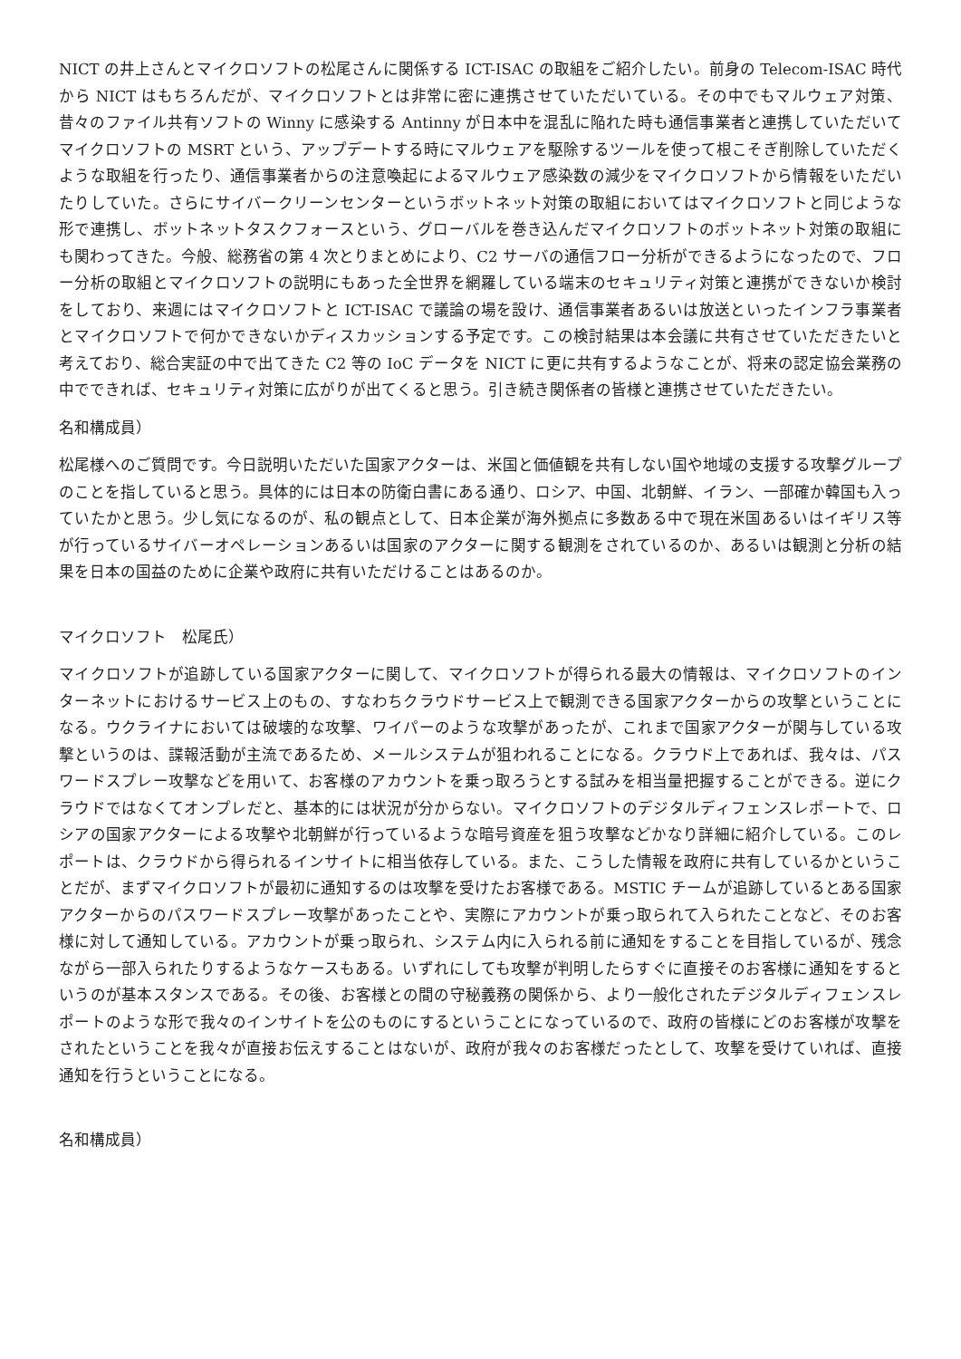NICT の井上さんとマイクロソフトの松尾さんに関係する ICT-ISAC の取組をご紹介したい。前身の Telecom-ISAC 時代から NICT はもちろんだが、マイクロソフトとは非常に密に連携させていただいている。その中でもマルウェア対策、昔々のファイル共有ソフトの Winny に感染する Antinny が日本中を混乱に陥れた時も通信事業者と連携していただいてマイクロソフトの MSRT という、アップデートする時にマルウェアを駆除するツールを使って根こそぎ削除していただくような取組を行ったり、通信事業者からの注意喚起によるマルウェア感染数の減少をマイクロソフトから情報をいただいたりしていた。さらにサイバークリーンセンターというボットネット対策の取組においてはマイクロソフトと同じような形で連携し、ボットネットタスクフォースという、グローバルを巻き込んだマイクロソフトのボットネット対策の取組にも関わってきた。今般、総務省の第 4 次とりまとめにより、C2 サーバの通信フロー分析ができるようになったので、フロー分析の取組とマイクロソフトの説明にもあった全世界を網羅している端末のセキュリティ対策と連携ができないか検討をしており、来週にはマイクロソフトと ICT-ISAC で議論の場を設け、通信事業者あるいは放送といったインフラ事業者とマイクロソフトで何かできないかディスカッションする予定です。この検討結果は本会議に共有させていただきたいと考えており、総合実証の中で出てきた C2 等の IoC データを NICT に更に共有するようなことが、将来の認定協会業務の中でできれば、セキュリティ対策に広がりが出てくると思う。引き続き関係者の皆様と連携させていただきたい。
名和構成員）
松尾様へのご質問です。今日説明いただいた国家アクターは、米国と価値観を共有しない国や地域の支援する攻撃グループのことを指していると思う。具体的には日本の防衛白書にある通り、ロシア、中国、北朝鮮、イラン、一部確か韓国も入っていたかと思う。少し気になるのが、私の観点として、日本企業が海外拠点に多数ある中で現在米国あるいはイギリス等が行っているサイバーオペレーションあるいは国家のアクターに関する観測をされているのか、あるいは観測と分析の結果を日本の国益のために企業や政府に共有いただけることはあるのか。
マイクロソフト　松尾氏）
マイクロソフトが追跡している国家アクターに関して、マイクロソフトが得られる最大の情報は、マイクロソフトのインターネットにおけるサービス上のもの、すなわちクラウドサービス上で観測できる国家アクターからの攻撃ということになる。ウクライナにおいては破壊的な攻撃、ワイパーのような攻撃があったが、これまで国家アクターが関与している攻撃というのは、諜報活動が主流であるため、メールシステムが狙われることになる。クラウド上であれば、我々は、パスワードスプレー攻撃などを用いて、お客様のアカウントを乗っ取ろうとする試みを相当量把握することができる。逆にクラウドではなくてオンプレだと、基本的には状況が分からない。マイクロソフトのデジタルディフェンスレポートで、ロシアの国家アクターによる攻撃や北朝鮮が行っているような暗号資産を狙う攻撃などかなり詳細に紹介している。このレポートは、クラウドから得られるインサイトに相当依存している。また、こうした情報を政府に共有しているかということだが、まずマイクロソフトが最初に通知するのは攻撃を受けたお客様である。MSTIC チームが追跡しているとある国家アクターからのパスワードスプレー攻撃があったことや、実際にアカウントが乗っ取られて入られたことなど、そのお客様に対して通知している。アカウントが乗っ取られ、システム内に入られる前に通知をすることを目指しているが、残念ながら一部入られたりするようなケースもある。いずれにしても攻撃が判明したらすぐに直接そのお客様に通知をするというのが基本スタンスである。その後、お客様との間の守秘義務の関係から、より一般化されたデジタルディフェンスレポートのような形で我々のインサイトを公のものにするということになっているので、政府の皆様にどのお客様が攻撃をされたということを我々が直接お伝えすることはないが、政府が我々のお客様だったとして、攻撃を受けていれば、直接通知を行うということになる。
名和構成員）